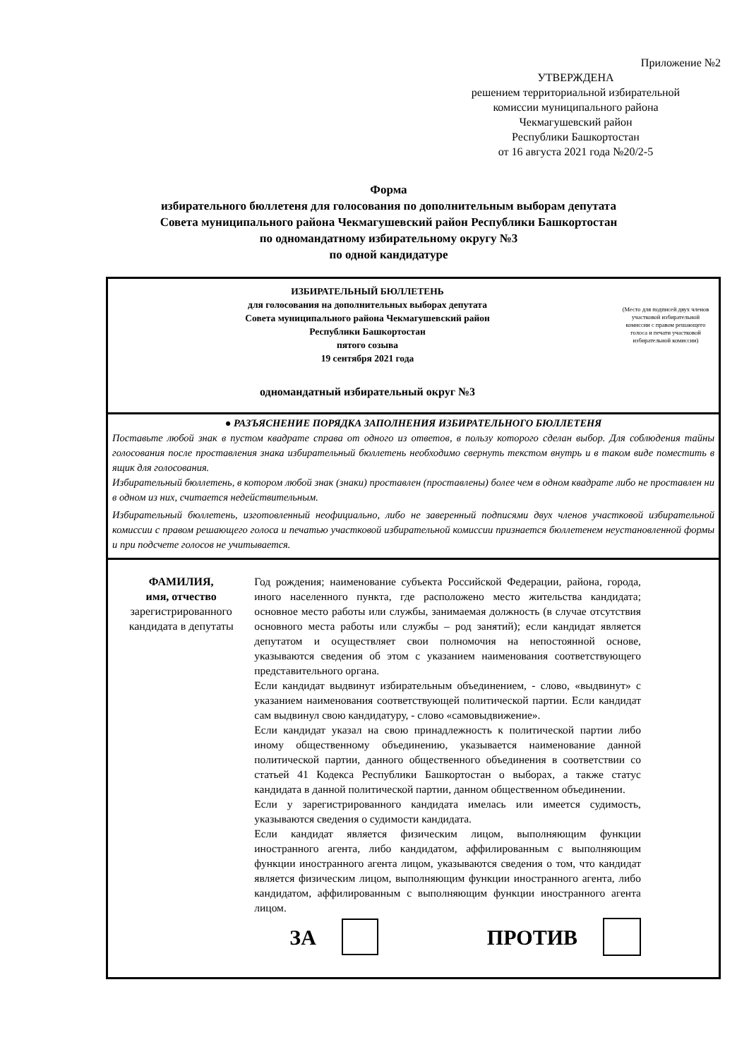Приложение №2
УТВЕРЖДЕНА
решением территориальной избирательной
комиссии муниципального района
Чекмагушевский район
Республики Башкортостан
от 16 августа 2021 года №20/2-5
Форма
избирательного бюллетеня для голосования по дополнительным выборам депутата
Совета муниципального района Чекмагушевский район Республики Башкортостан
по одномандатному избирательному округу №3
по одной кандидатуре
ИЗБИРАТЕЛЬНЫЙ БЮЛЛЕТЕНЬ
для голосования на дополнительных выборах депутата
Совета муниципального района Чекмагушевский район
Республики Башкортостан
пятого созыва
19 сентября 2021 года
одномандатный избирательный округ №3
(Место для подписей двух членов участковой избирательной комиссии с правом решающего голоса и печати участковой избирательной комиссии)
● РАЗЪЯСНЕНИЕ ПОРЯДКА ЗАПОЛНЕНИЯ ИЗБИРАТЕЛЬНОГО БЮЛЛЕТЕНЯ
Поставьте любой знак в пустом квадрате справа от одного из ответов, в пользу которого сделан выбор. Для соблюдения тайны голосования после проставления знака избирательный бюллетень необходимо свернуть текстом внутрь и в таком виде поместить в ящик для голосования.
Избирательный бюллетень, в котором любой знак (знаки) проставлен (проставлены) более чем в одном квадрате либо не проставлен ни в одном из них, считается недействительным.
Избирательный бюллетень, изготовленный неофициально, либо не заверенный подписями двух членов участковой избирательной комиссии с правом решающего голоса и печатью участковой избирательной комиссии признается бюллетенем неустановленной формы и при подсчете голосов не учитывается.
ФАМИЛИЯ,
имя, отчество
зарегистрированного кандидата в депутаты
Год рождения; наименование субъекта Российской Федерации, района, города, иного населенного пункта, где расположено место жительства кандидата; основное место работы или службы, занимаемая должность (в случае отсутствия основного места работы или службы – род занятий); если кандидат является депутатом и осуществляет свои полномочия на непостоянной основе, указываются сведения об этом с указанием наименования соответствующего представительного органа.
Если кандидат выдвинут избирательным объединением, - слово, «выдвинут» с указанием наименования соответствующей политической партии. Если кандидат сам выдвинул свою кандидатуру, - слово «самовыдвижение».
Если кандидат указал на свою принадлежность к политической партии либо иному общественному объединению, указывается наименование данной политической партии, данного общественного объединения в соответствии со статьей 41 Кодекса Республики Башкортостан о выборах, а также статус кандидата в данной политической партии, данном общественном объединении.
Если у зарегистрированного кандидата имелась или имеется судимость, указываются сведения о судимости кандидата.
Если кандидат является физическим лицом, выполняющим функции иностранного агента, либо кандидатом, аффилированным с выполняющим функции иностранного агента лицом, указываются сведения о том, что кандидат является физическим лицом, выполняющим функции иностранного агента, либо кандидатом, аффилированным с выполняющим функции иностранного агента лицом.
ЗА ПРОТИВ